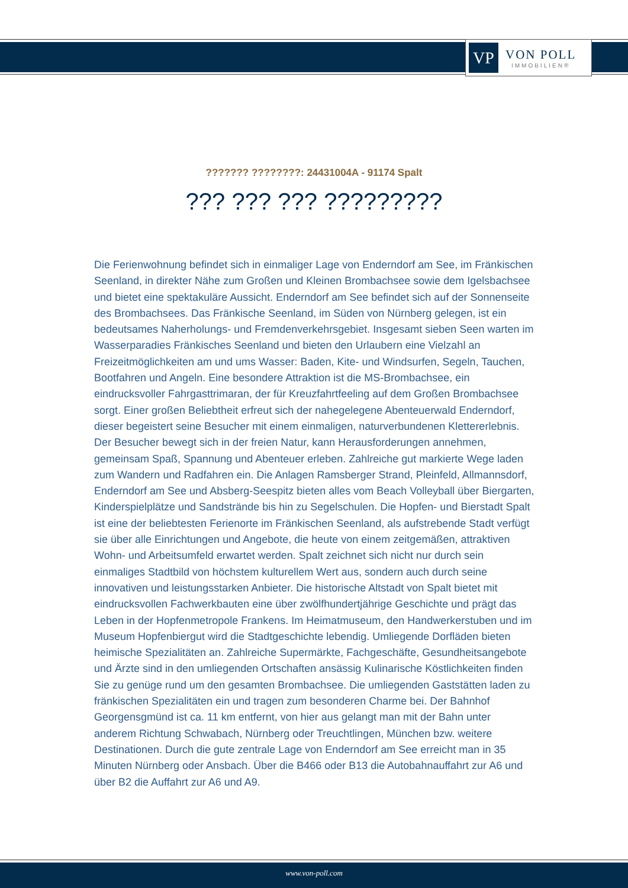VP
VON POLL
IMMOBILIEN®
??????? ????????: 24431004A - 91174 Spalt
??? ??? ??? ?????????
Die Ferienwohnung befindet sich in einmaliger Lage von Enderndorf am See, im Fränkischen Seenland, in direkter Nähe zum Großen und Kleinen Brombachsee sowie dem Igelsbachsee und bietet eine spektakuläre Aussicht. Enderndorf am See befindet sich auf der Sonnenseite des Brombachsees. Das Fränkische Seenland, im Süden von Nürnberg gelegen, ist ein bedeutsames Naherholungs- und Fremdenverkehrsgebiet. Insgesamt sieben Seen warten im Wasserparadies Fränkisches Seenland und bieten den Urlaubern eine Vielzahl an Freizeitmöglichkeiten am und ums Wasser: Baden, Kite- und Windsurfen, Segeln, Tauchen, Bootfahren und Angeln. Eine besondere Attraktion ist die MS-Brombachsee, ein eindrucksvoller Fahrgasttrimaran, der für Kreuzfahrtfeeling auf dem Großen Brombachsee sorgt. Einer großen Beliebtheit erfreut sich der nahegelegene Abenteuerwald Enderndorf, dieser begeistert seine Besucher mit einem einmaligen, naturverbundenen Klettererlebnis. Der Besucher bewegt sich in der freien Natur, kann Herausforderungen annehmen, gemeinsam Spaß, Spannung und Abenteuer erleben. Zahlreiche gut markierte Wege laden zum Wandern und Radfahren ein. Die Anlagen Ramsberger Strand, Pleinfeld, Allmannsdorf, Enderndorf am See und Absberg-Seespitz bieten alles vom Beach Volleyball über Biergarten, Kinderspielplätze und Sandstrände bis hin zu Segelschulen. Die Hopfen- und Bierstadt Spalt ist eine der beliebtesten Ferienorte im Fränkischen Seenland, als aufstrebende Stadt verfügt sie über alle Einrichtungen und Angebote, die heute von einem zeitgemäßen, attraktiven Wohn- und Arbeitsumfeld erwartet werden. Spalt zeichnet sich nicht nur durch sein einmaliges Stadtbild von höchstem kulturellem Wert aus, sondern auch durch seine innovativen und leistungsstarken Anbieter. Die historische Altstadt von Spalt bietet mit eindrucksvollen Fachwerkbauten eine über zwölfhundertjährige Geschichte und prägt das Leben in der Hopfenmetropole Frankens. Im Heimatmuseum, den Handwerkerstuben und im Museum Hopfenbiergut wird die Stadtgeschichte lebendig. Umliegende Dorfläden bieten heimische Spezialitäten an. Zahlreiche Supermärkte, Fachgeschäfte, Gesundheitsangebote und Ärzte sind in den umliegenden Ortschaften ansässig Kulinarische Köstlichkeiten finden Sie zu genüge rund um den gesamten Brombachsee. Die umliegenden Gaststätten laden zu fränkischen Spezialitäten ein und tragen zum besonderen Charme bei. Der Bahnhof Georgensgmünd ist ca. 11 km entfernt, von hier aus gelangt man mit der Bahn unter anderem Richtung Schwabach, Nürnberg oder Treuchtlingen, München bzw. weitere Destinationen. Durch die gute zentrale Lage von Enderndorf am See erreicht man in 35 Minuten Nürnberg oder Ansbach. Über die B466 oder B13 die Autobahnauffahrt zur A6 und über B2 die Auffahrt zur A6 und A9.
www.von-poll.com